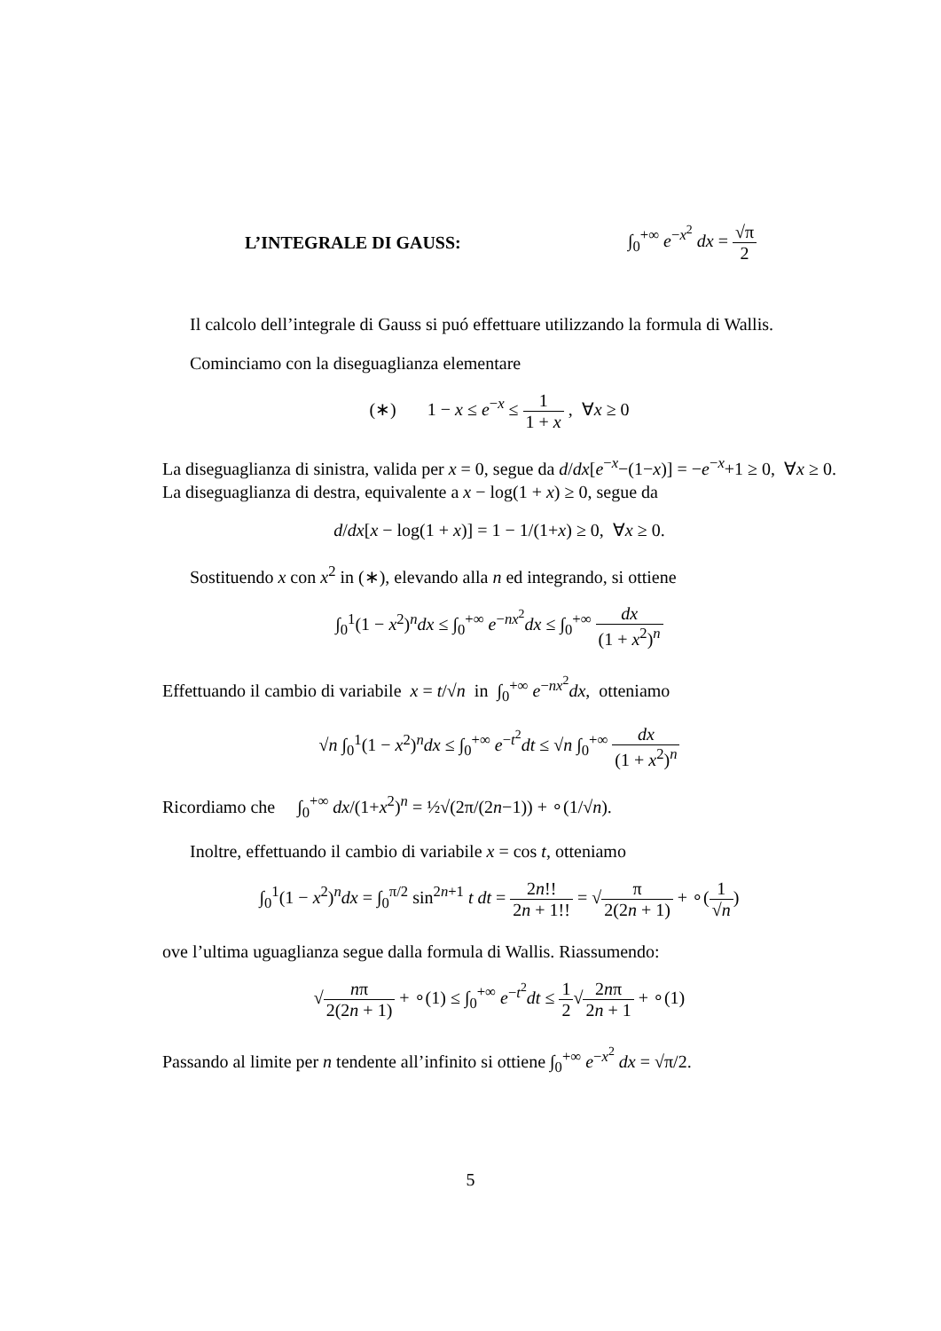L’INTEGRALE DI GAUSS: ∫<sub>0</sub><sup>+∞</sup> e<sup>−x<sup>2</sup></sup> dx = √π 2
Il calcolo dell’integrale di Gauss si puó effettuare utilizzando la formula di Wallis.
Cominciamo con la diseguaglianza elementare
(∗) 1 − x ≤ e<sup>−x</sup> ≤ 1 1 + x , ∀x ≥ 0
La diseguaglianza di sinistra, valida per x = 0, segue da d/dx[e<sup>−x</sup>−(1−x)] = −e<sup>−x</sup>+1 ≥ 0, ∀x ≥ 0. La diseguaglianza di destra, equivalente a x − log(1 + x) ≥ 0, segue da
d/dx[x − log(1 + x)] = 1 − 1/(1+x) ≥ 0, ∀x ≥ 0.
Sostituendo x con x<sup>2</sup> in (∗), elevando alla n ed integrando, si ottiene
∫<sub>0</sub><sup>1</sup>(1 − x<sup>2</sup>)<sup>n</sup>dx ≤ ∫<sub>0</sub><sup>+∞</sup> e<sup>−nx<sup>2</sup></sup>dx ≤ ∫<sub>0</sub><sup>+∞</sup> dx (1 + x<sup>2</sup>)<sup>n</sup>
Effettuando il cambio di variabile x = t/√n in ∫<sub>0</sub><sup>+∞</sup> e<sup>−nx<sup>2</sup></sup>dx, otteniamo
√n ∫<sub>0</sub><sup>1</sup>(1 − x<sup>2</sup>)<sup>n</sup>dx ≤ ∫<sub>0</sub><sup>+∞</sup> e<sup>−t<sup>2</sup></sup>dt ≤ √n ∫<sub>0</sub><sup>+∞</sup> dx (1 + x<sup>2</sup>)<sup>n</sup>
Ricordiamo che ∫<sub>0</sub><sup>+∞</sup> dx/(1+x<sup>2</sup>)<sup>n</sup> = ½√(2π/(2n−1)) + ∘(1/√n).
Inoltre, effettuando il cambio di variabile x = cos t, otteniamo
∫<sub>0</sub><sup>1</sup>(1 − x<sup>2</sup>)<sup>n</sup>dx = ∫<sub>0</sub><sup>π/2</sup> sin<sup>2n+1</sup> t dt = 2n!! 2n + 1!! = √π 2(2n + 1) + ∘(1 √n)
ove l’ultima uguaglianza segue dalla formula di Wallis. Riassumendo:
√nπ 2(2n + 1) + ∘(1) ≤ ∫<sub>0</sub><sup>+∞</sup> e<sup>−t<sup>2</sup></sup>dt ≤ 1 2√2nπ 2n + 1 + ∘(1)
Passando al limite per n tendente all’infinito si ottiene ∫<sub>0</sub><sup>+∞</sup> e<sup>−x<sup>2</sup></sup> dx = √π/2.
5